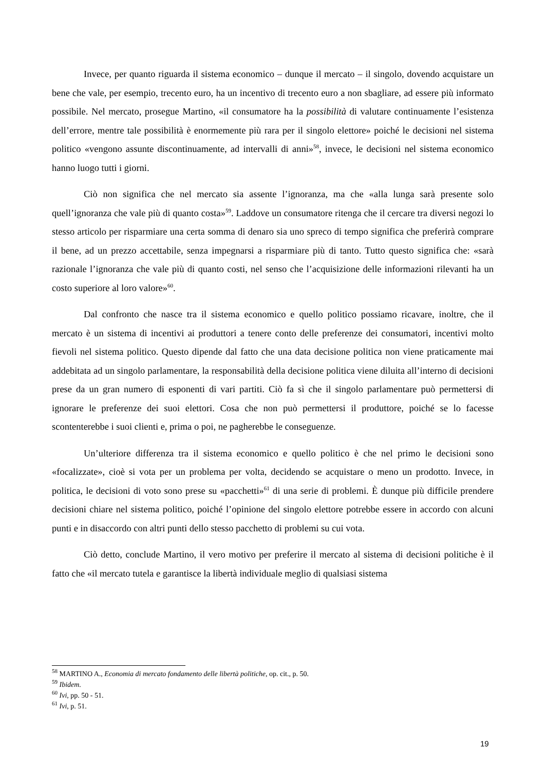Invece, per quanto riguarda il sistema economico – dunque il mercato – il singolo, dovendo acquistare un bene che vale, per esempio, trecento euro, ha un incentivo di trecento euro a non sbagliare, ad essere più informato possibile. Nel mercato, prosegue Martino, «il consumatore ha la possibilità di valutare continuamente l’esistenza dell’errore, mentre tale possibilità è enormemente più rara per il singolo elettore» poiché le decisioni nel sistema politico «vengono assunte discontinuamente, ad intervalli di anni»<sup>58</sup>, invece, le decisioni nel sistema economico hanno luogo tutti i giorni.
Ciò non significa che nel mercato sia assente l’ignoranza, ma che «alla lunga sarà presente solo quell’ignoranza che vale più di quanto costa»<sup>59</sup>. Laddove un consumatore ritenga che il cercare tra diversi negozi lo stesso articolo per risparmiare una certa somma di denaro sia uno spreco di tempo significa che preferirà comprare il bene, ad un prezzo accettabile, senza impegnarsi a risparmiare più di tanto. Tutto questo significa che: «sarà razionale l’ignoranza che vale più di quanto costi, nel senso che l’acquisizione delle informazioni rilevanti ha un costo superiore al loro valore»<sup>60</sup>.
Dal confronto che nasce tra il sistema economico e quello politico possiamo ricavare, inoltre, che il mercato è un sistema di incentivi ai produttori a tenere conto delle preferenze dei consumatori, incentivi molto fievoli nel sistema politico. Questo dipende dal fatto che una data decisione politica non viene praticamente mai addebitata ad un singolo parlamentare, la responsabilità della decisione politica viene diluita all’interno di decisioni prese da un gran numero di esponenti di vari partiti. Ciò fa sì che il singolo parlamentare può permettersi di ignorare le preferenze dei suoi elettori. Cosa che non può permettersi il produttore, poiché se lo facesse scontenterebbe i suoi clienti e, prima o poi, ne pagherebbe le conseguenze.
Un’ulteriore differenza tra il sistema economico e quello politico è che nel primo le decisioni sono «focalizzate», cioè si vota per un problema per volta, decidendo se acquistare o meno un prodotto. Invece, in politica, le decisioni di voto sono prese su «pacchetti»<sup>61</sup> di una serie di problemi. È dunque più difficile prendere decisioni chiare nel sistema politico, poiché l’opinione del singolo elettore potrebbe essere in accordo con alcuni punti e in disaccordo con altri punti dello stesso pacchetto di problemi su cui vota.
Ciò detto, conclude Martino, il vero motivo per preferire il mercato al sistema di decisioni politiche è il fatto che «il mercato tutela e garantisce la libertà individuale meglio di qualsiasi sistema
<sup>58</sup> MARTINO A., Economia di mercato fondamento delle libertà politiche, op. cit., p. 50.
<sup>59</sup> Ibidem.
<sup>60</sup> Ivi, pp. 50 - 51.
<sup>61</sup> Ivi, p. 51.
19